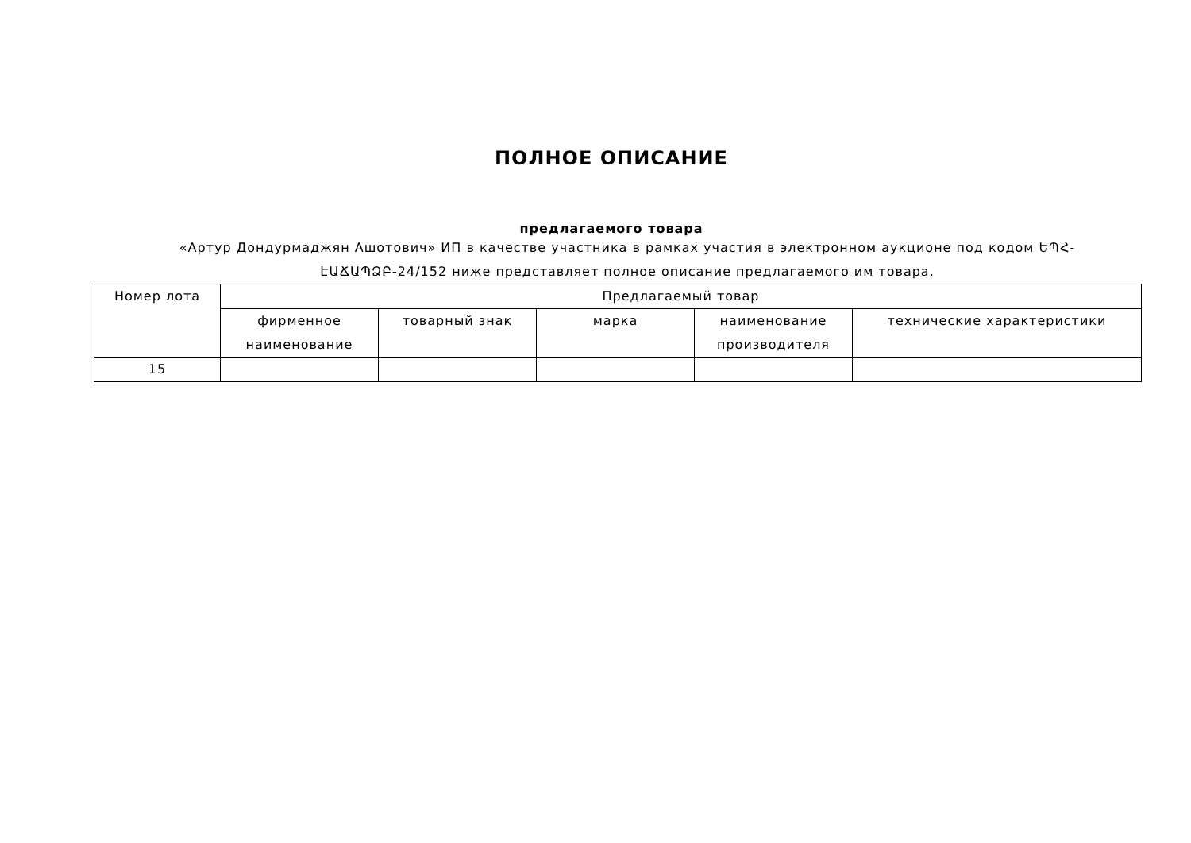ПОЛНОЕ ОПИСАНИЕ
предлагаемого товара
«Артур Дондурмаджян Ашотович» ИП в качестве участника в рамках участия в электронном аукционе под кодом ԵՊՀ-ԷԱՃԱՊՁԲ-24/152 ниже представляет полное описание предлагаемого им товара.
| Номер лота | Предлагаемый товар | | | | |
| --- | --- | --- | --- | --- | --- |
| | фирменное наименование | товарный знак | марка | наименование производителя | технические характеристики |
| 15 | | | | | |